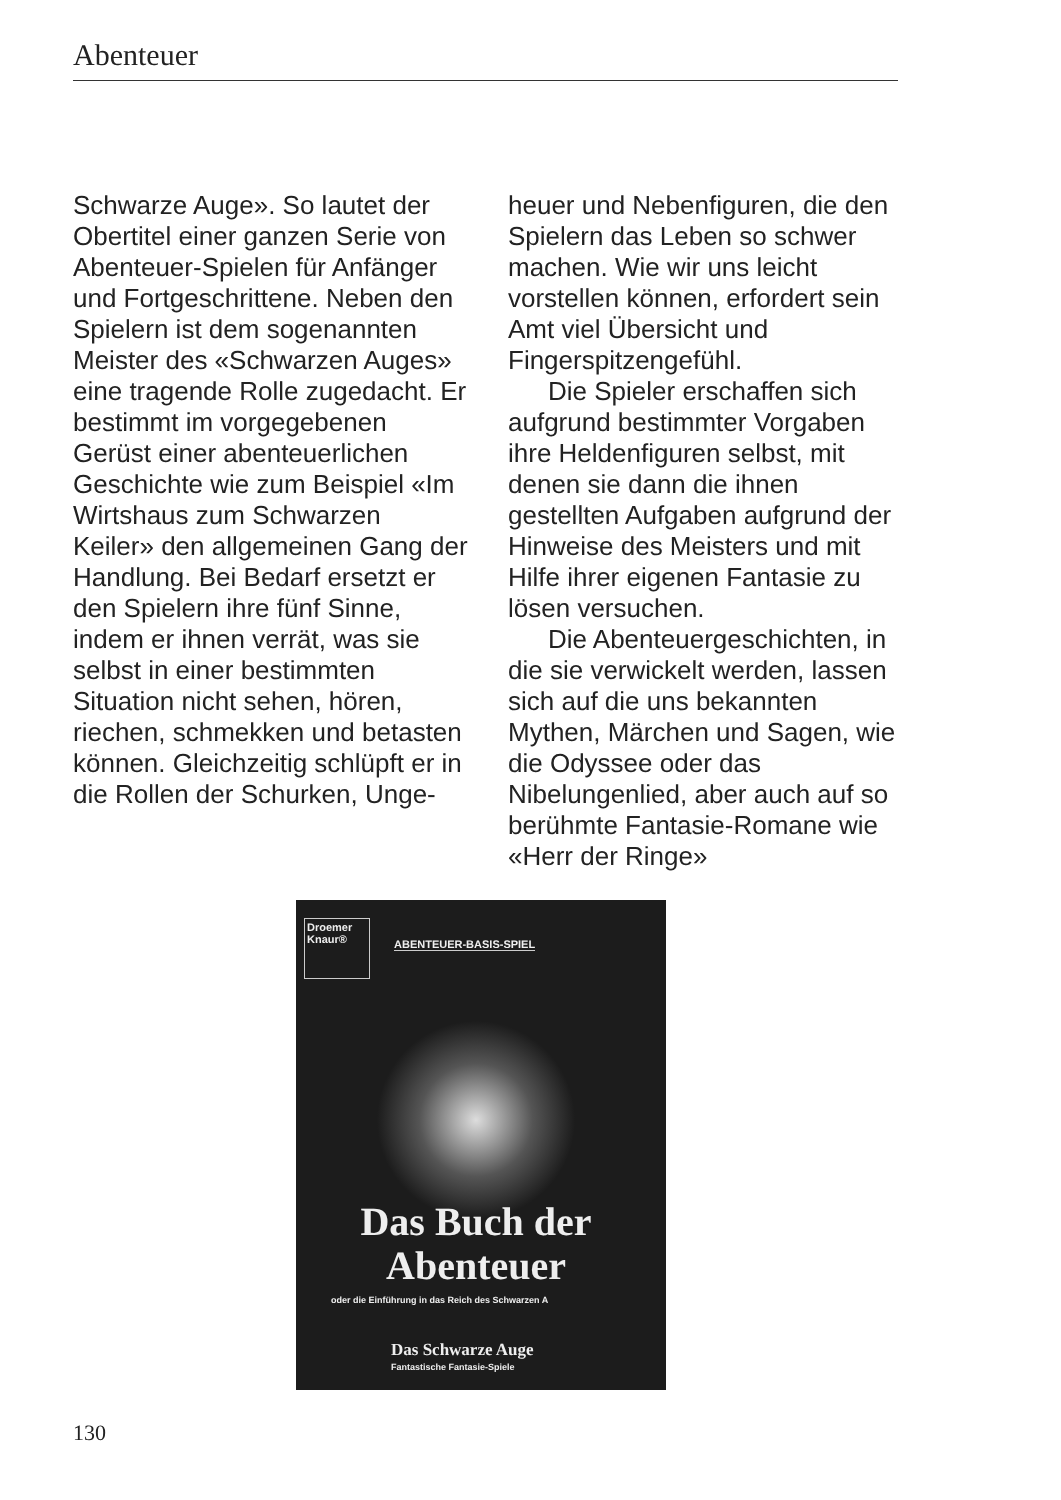Abenteuer
Schwarze Auge». So lautet der Obertitel einer ganzen Serie von Abenteuer-Spielen für Anfänger und Fortgeschrittene. Neben den Spielern ist dem sogenannten Meister des «Schwarzen Auges» eine tragende Rolle zugedacht. Er bestimmt im vorgegebenen Gerüst einer abenteuerlichen Geschichte wie zum Beispiel «Im Wirtshaus zum Schwarzen Keiler» den allgemeinen Gang der Handlung. Bei Bedarf ersetzt er den Spielern ihre fünf Sinne, indem er ihnen verrät, was sie selbst in einer bestimmten Situation nicht sehen, hören, riechen, schmekken und betasten können. Gleichzeitig schlüpft er in die Rollen der Schurken, Unge-
heuer und Nebenfiguren, die den Spielern das Leben so schwer machen. Wie wir uns leicht vorstellen können, erfordert sein Amt viel Übersicht und Fingerspitzengefühl.
Die Spieler erschaffen sich aufgrund bestimmter Vorgaben ihre Heldenfiguren selbst, mit denen sie dann die ihnen gestellten Aufgaben aufgrund der Hinweise des Meisters und mit Hilfe ihrer eigenen Fantasie zu lösen versuchen.
Die Abenteuergeschichten, in die sie verwickelt werden, lassen sich auf die uns bekannten Mythen, Märchen und Sagen, wie die Odyssee oder das Nibelungenlied, aber auch auf so berühmte Fantasie-Romane wie «Herr der Ringe»
Droemer
Knaur®
ABENTEUER-BASIS-SPIEL
Das Buch der Abenteuer
oder die Einführung in das Reich des Schwarzen A
Das Schwarze Auge
Fantastische Fantasie-Spiele
130